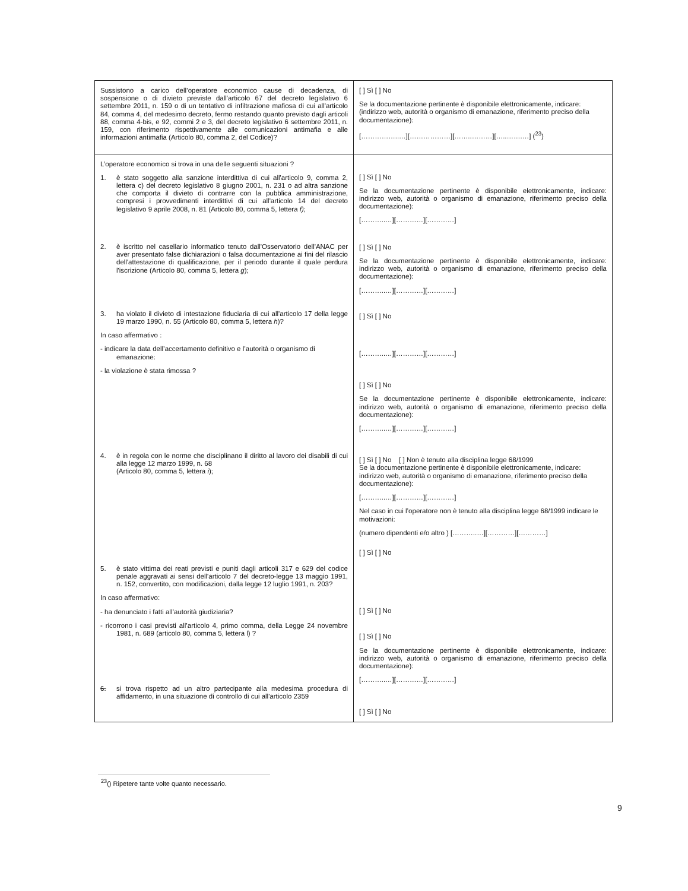| Sussistono a carico dell’operatore economico cause di decadenza, di sospensione o di divieto previste dall'articolo 67 del decreto legislativo 6 settembre 2011, n. 159 o di un tentativo di infiltrazione mafiosa di cui all'articolo 84, comma 4, del medesimo decreto, fermo restando quanto previsto dagli articoli 88, comma 4-bis, e 92, commi 2 e 3, del decreto legislativo 6 settembre 2011, n. 159, con riferimento rispettivamente alle comunicazioni antimafia e alle informazioni antimafia (Articolo 80, comma 2, del Codice)? | [ ] Sì [ ] No Se la documentazione pertinente è disponibile elettronicamente, indicare: (indirizzo web, autorità o organismo di emanazione, riferimento preciso della documentazione): [……………..…][………………][……..………][…..…….…] (<sup>23</sup>) |
| L’operatore economico si trova in una delle seguenti situazioni ? 1. è stato soggetto alla sanzione interdittiva di cui all'articolo 9, comma 2, lettera c) del decreto legislativo 8 giugno 2001, n. 231 o ad altra sanzione che comporta il divieto di contrarre con la pubblica amministrazione, compresi i provvedimenti interdittivi di cui all'articolo 14 del decreto legislativo 9 aprile 2008, n. 81 (Articolo 80, comma 5, lettera f) ; 2. è iscritto nel casellario informatico tenuto dall'Osservatorio dell'ANAC per aver presentato false dichiarazioni o falsa documentazione ai fini del rilascio dell'attestazione di qualificazione, per il periodo durante il quale perdura l'iscrizione (Articolo 80, comma 5, lettera g ); 3. ha violato il divieto di intestazione fiduciaria di cui all'articolo 17 della legge 19 marzo 1990, n. 55 (Articolo 80, comma 5, lettera h )? In caso affermativo : - indicare la data dell’accertamento definitivo e l’autorità o organismo di emanazione: - la violazione è stata rimossa ? 4. è in regola con le norme che disciplinano il diritto al lavoro dei disabili di cui alla legge 12 marzo 1999, n. 68 (Articolo 80, comma 5, lettera i ); 5. è stato vittima dei reati previsti e puniti dagli articoli 317 e 629 del codice penale aggravati ai sensi dell'articolo 7 del decreto-legge 13 maggio 1991, n. 152, convertito, con modificazioni, dalla legge 12 luglio 1991, n. 203? In caso affermativo: - ha denunciato i fatti all’autorità giudiziaria? - ricorrono i casi previsti all’articolo 4, primo comma, della Legge 24 novembre 1981, n. 689 (articolo 80, comma 5, lettera l) ? 6. si trova rispetto ad un altro partecipante alla medesima procedura di affidamento, in una situazione di controllo di cui all'articolo 2359 | [ ] Sì [ ] No Se la documentazione pertinente è disponibile elettronicamente, indicare: indirizzo web, autorità o organismo di emanazione, riferimento preciso della documentazione): [………..…][…………][…………] [ ] Sì [ ] No Se la documentazione pertinente è disponibile elettronicamente, indicare: indirizzo web, autorità o organismo di emanazione, riferimento preciso della documentazione): [………..…][…………][…………] [ ] Sì [ ] No [………..…][…………][…………] [ ] Sì [ ] No Se la documentazione pertinente è disponibile elettronicamente, indicare: indirizzo web, autorità o organismo di emanazione, riferimento preciso della documentazione): [………..…][…………][…………] [ ] Sì [ ] No [ ] Non è tenuto alla disciplina legge 68/1999 Se la documentazione pertinente è disponibile elettronicamente, indicare: indirizzo web, autorità o organismo di emanazione, riferimento preciso della documentazione): [………..…][…………][…………] Nel caso in cui l’operatore non è tenuto alla disciplina legge 68/1999 indicare le motivazioni: (numero dipendenti e/o altro ) [………..…][…………][…………] [ ] Sì [ ] No [ ] Sì [ ] No [ ] Sì [ ] No Se la documentazione pertinente è disponibile elettronicamente, indicare: indirizzo web, autorità o organismo di emanazione, riferimento preciso della documentazione): [………..…][…………][…………] [ ] Sì [ ] No |
<sup>23</sup> () Ripetere tante volte quanto necessario.
9